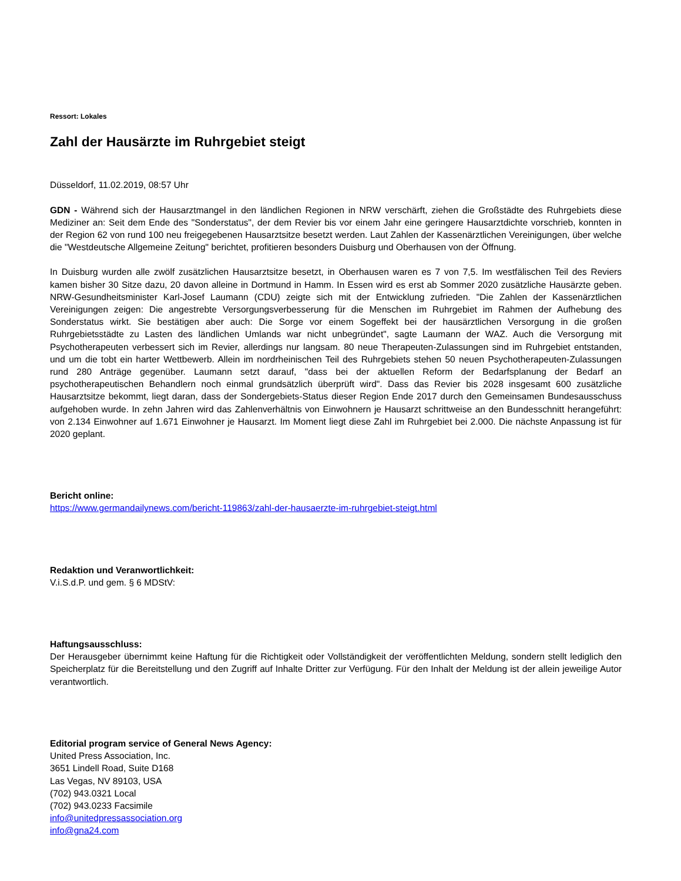Ressort: Lokales
Zahl der Hausärzte im Ruhrgebiet steigt
Düsseldorf, 11.02.2019, 08:57 Uhr
GDN - Während sich der Hausarztmangel in den ländlichen Regionen in NRW verschärft, ziehen die Großstädte des Ruhrgebiets diese Mediziner an: Seit dem Ende des "Sonderstatus", der dem Revier bis vor einem Jahr eine geringere Hausarztdichte vorschrieb, konnten in der Region 62 von rund 100 neu freigegebenen Hausarztsitze besetzt werden. Laut Zahlen der Kassenärztlichen Vereinigungen, über welche die "Westdeutsche Allgemeine Zeitung" berichtet, profitieren besonders Duisburg und Oberhausen von der Öffnung.
In Duisburg wurden alle zwölf zusätzlichen Hausarztsitze besetzt, in Oberhausen waren es 7 von 7,5. Im westfälischen Teil des Reviers kamen bisher 30 Sitze dazu, 20 davon alleine in Dortmund in Hamm. In Essen wird es erst ab Sommer 2020 zusätzliche Hausärzte geben. NRW-Gesundheitsminister Karl-Josef Laumann (CDU) zeigte sich mit der Entwicklung zufrieden. "Die Zahlen der Kassenärztlichen Vereinigungen zeigen: Die angestrebte Versorgungsverbesserung für die Menschen im Ruhrgebiet im Rahmen der Aufhebung des Sonderstatus wirkt. Sie bestätigen aber auch: Die Sorge vor einem Sogeffekt bei der hausärztlichen Versorgung in die großen Ruhrgebietsstädte zu Lasten des ländlichen Umlands war nicht unbegründet", sagte Laumann der WAZ. Auch die Versorgung mit Psychotherapeuten verbessert sich im Revier, allerdings nur langsam. 80 neue Therapeuten-Zulassungen sind im Ruhrgebiet entstanden, und um die tobt ein harter Wettbewerb. Allein im nordrheinischen Teil des Ruhrgebiets stehen 50 neuen Psychotherapeuten-Zulassungen rund 280 Anträge gegenüber. Laumann setzt darauf, "dass bei der aktuellen Reform der Bedarfsplanung der Bedarf an psychotherapeutischen Behandlern noch einmal grundsätzlich überprüft wird". Dass das Revier bis 2028 insgesamt 600 zusätzliche Hausarztsitze bekommt, liegt daran, dass der Sondergebiets-Status dieser Region Ende 2017 durch den Gemeinsamen Bundesausschuss aufgehoben wurde. In zehn Jahren wird das Zahlenverhältnis von Einwohnern je Hausarzt schrittweise an den Bundesschnitt herangeführt: von 2.134 Einwohner auf 1.671 Einwohner je Hausarzt. Im Moment liegt diese Zahl im Ruhrgebiet bei 2.000. Die nächste Anpassung ist für 2020 geplant.
Bericht online:
https://www.germandailynews.com/bericht-119863/zahl-der-hausaerzte-im-ruhrgebiet-steigt.html
Redaktion und Veranwortlichkeit:
V.i.S.d.P. und gem. § 6 MDStV:
Haftungsausschluss:
Der Herausgeber übernimmt keine Haftung für die Richtigkeit oder Vollständigkeit der veröffentlichten Meldung, sondern stellt lediglich den Speicherplatz für die Bereitstellung und den Zugriff auf Inhalte Dritter zur Verfügung. Für den Inhalt der Meldung ist der allein jeweilige Autor verantwortlich.
Editorial program service of General News Agency:
United Press Association, Inc.
3651 Lindell Road, Suite D168
Las Vegas, NV 89103, USA
(702) 943.0321 Local
(702) 943.0233 Facsimile
info@unitedpressassociation.org
info@gna24.com